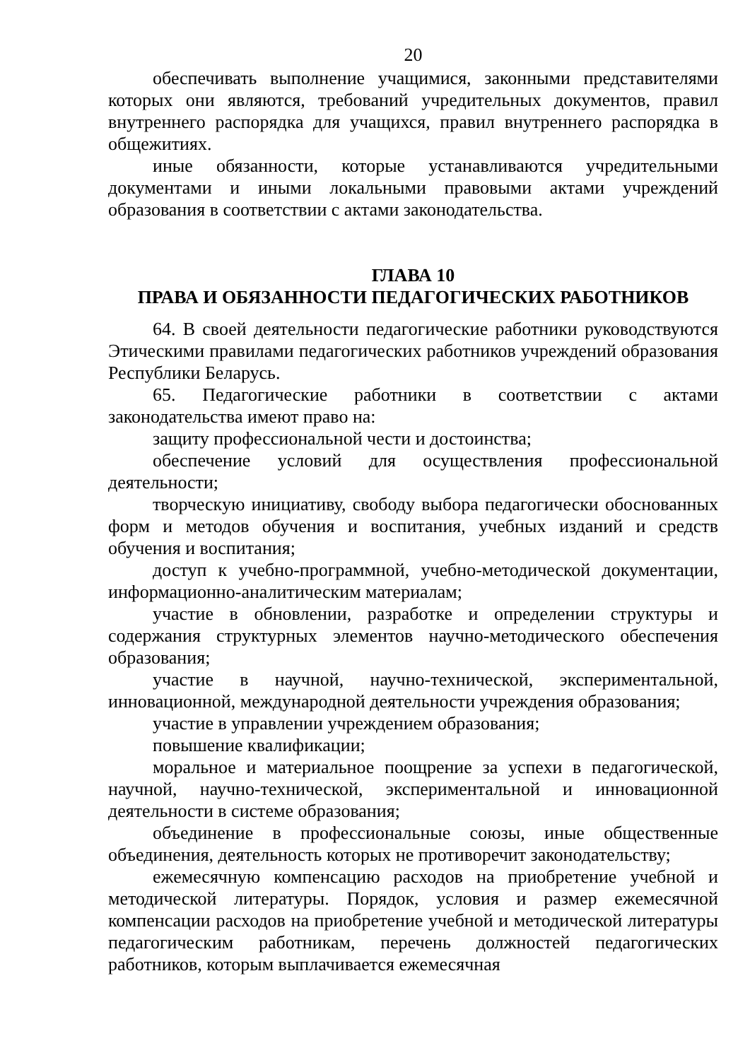20
обеспечивать выполнение учащимися, законными представителями которых они являются, требований учредительных документов, правил внутреннего распорядка для учащихся, правил внутреннего распорядка в общежитиях.
иные обязанности, которые устанавливаются учредительными документами и иными локальными правовыми актами учреждений образования в соответствии с актами законодательства.
ГЛАВА 10
ПРАВА И ОБЯЗАННОСТИ ПЕДАГОГИЧЕСКИХ РАБОТНИКОВ
64. В своей деятельности педагогические работники руководствуются Этическими правилами педагогических работников учреждений образования Республики Беларусь.
65. Педагогические работники в соответствии с актами законодательства имеют право на:
защиту профессиональной чести и достоинства;
обеспечение условий для осуществления профессиональной деятельности;
творческую инициативу, свободу выбора педагогически обоснованных форм и методов обучения и воспитания, учебных изданий и средств обучения и воспитания;
доступ к учебно-программной, учебно-методической документации, информационно-аналитическим материалам;
участие в обновлении, разработке и определении структуры и содержания структурных элементов научно-методического обеспечения образования;
участие в научной, научно-технической, экспериментальной, инновационной, международной деятельности учреждения образования;
участие в управлении учреждением образования;
повышение квалификации;
моральное и материальное поощрение за успехи в педагогической, научной, научно-технической, экспериментальной и инновационной деятельности в системе образования;
объединение в профессиональные союзы, иные общественные объединения, деятельность которых не противоречит законодательству;
ежемесячную компенсацию расходов на приобретение учебной и методической литературы. Порядок, условия и размер ежемесячной компенсации расходов на приобретение учебной и методической литературы педагогическим работникам, перечень должностей педагогических работников, которым выплачивается ежемесячная